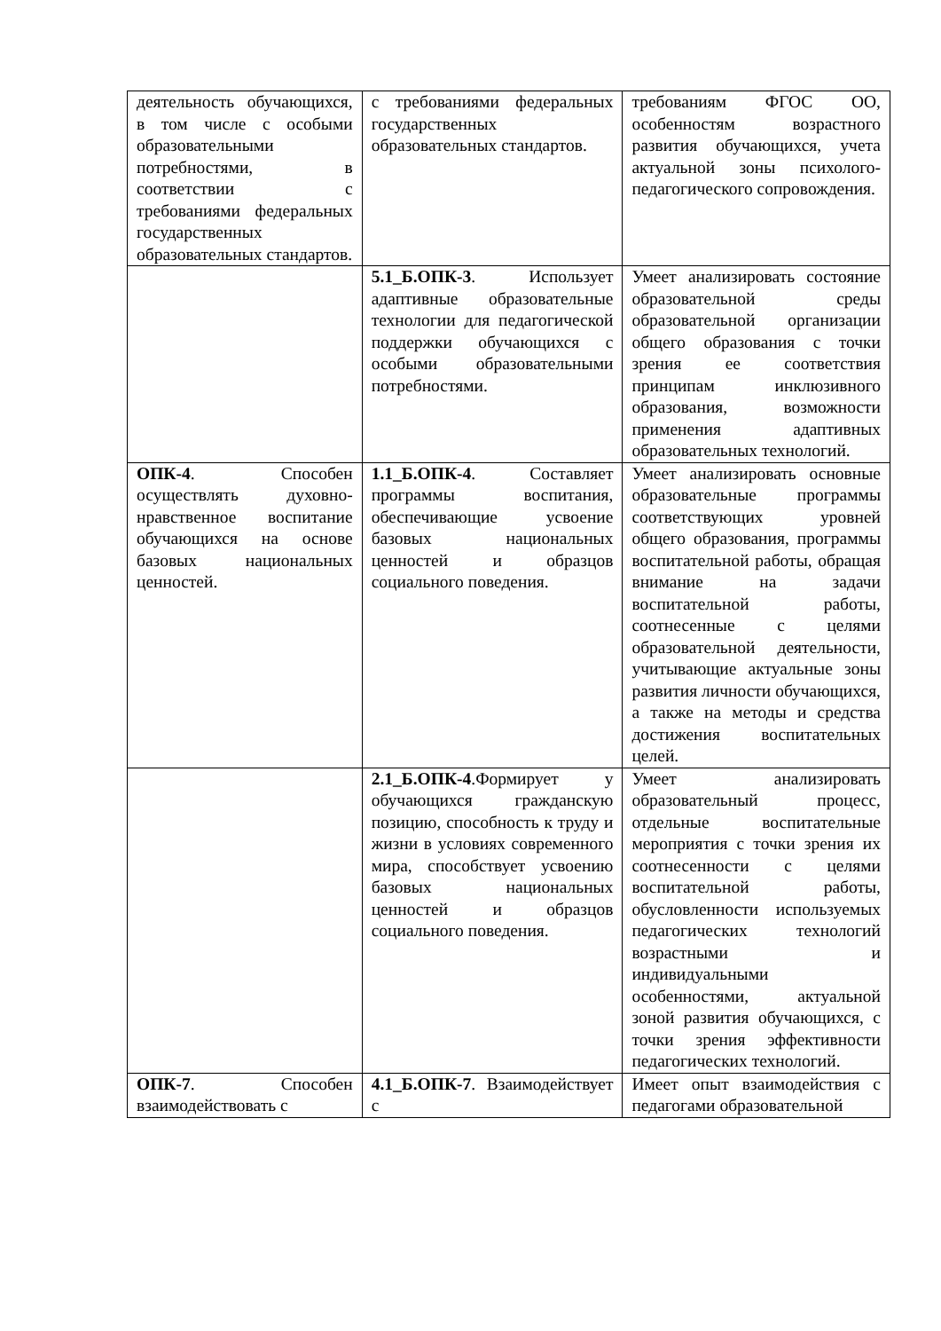| деятельность обучающихся, в том числе с особыми образовательными потребностями, в соответствии с требованиями федеральных государственных образовательных стандартов. | с требованиями федеральных государственных образовательных стандартов. | требованиям ФГОС ОО, особенностям возрастного развития обучающихся, учета актуальной зоны психолого-педагогического сопровождения. |
| | 5.1_Б.ОПК-3 . Использует адаптивные образовательные технологии для педагогической поддержки обучающихся с особыми образовательными потребностями. | Умеет анализировать состояние образовательной среды образовательной организации общего образования с точки зрения ее соответствия принципам инклюзивного образования, возможности применения адаптивных образовательных технологий. |
| ОПК-4 . Способен осуществлять духовно-нравственное воспитание обучающихся на основе базовых национальных ценностей. | 1.1_Б.ОПК-4 . Составляет программы воспитания, обеспечивающие усвоение базовых национальных ценностей и образцов социального поведения. | Умеет анализировать основные образовательные программы соответствующих уровней общего образования, программы воспитательной работы, обращая внимание на задачи воспитательной работы, соотнесенные с целями образовательной деятельности, учитывающие актуальные зоны развития личности обучающихся, а также на методы и средства достижения воспитательных целей. |
| | 2.1_Б.ОПК-4 .Формирует у обучающихся гражданскую позицию, способность к труду и жизни в условиях современного мира, способствует усвоению базовых национальных ценностей и образцов социального поведения. | Умеет анализировать образовательный процесс, отдельные воспитательные мероприятия с точки зрения их соотнесенности с целями воспитательной работы, обусловленности используемых педагогических технологий возрастными и индивидуальными особенностями, актуальной зоной развития обучающихся, с точки зрения эффективности педагогических технологий. |
| ОПК-7 . Способен взаимодействовать с | 4.1_Б.ОПК-7 . Взаимодействует с | Имеет опыт взаимодействия с педагогами образовательной |